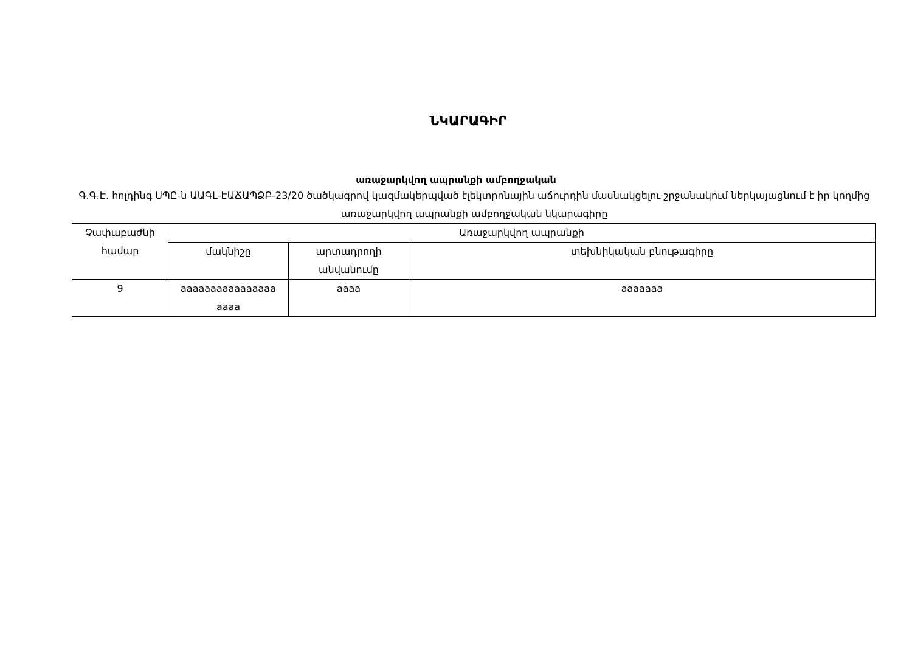ՆԿԱՐԱԳԻՐ
առաջարկվող ապրանքի ամբողջական
Գ.Գ.Է. հոլդինգ ՍՊԸ-ն ԱԱԳԼ-ԷԱՃԱՊՁԲ-23/20 ծածկագրով կազմակերպված էլեկտրոնային աճուրդին մասնակցելու շրջանակում ներկայացնում է իր կողմից առաջարկվող ապրանքի ամբողջական նկարագիրը
| Չափաբաժնի համար | Առաջարկվող ապրանքի | | |
| --- | --- | --- | --- |
| | մակնիշը | արտադրողի անվանումը | տեխնիկական բնութագիրը |
| 9 | aaaaaaaaaaaaaaaa aaaa | aaaa | aaaaaaa |